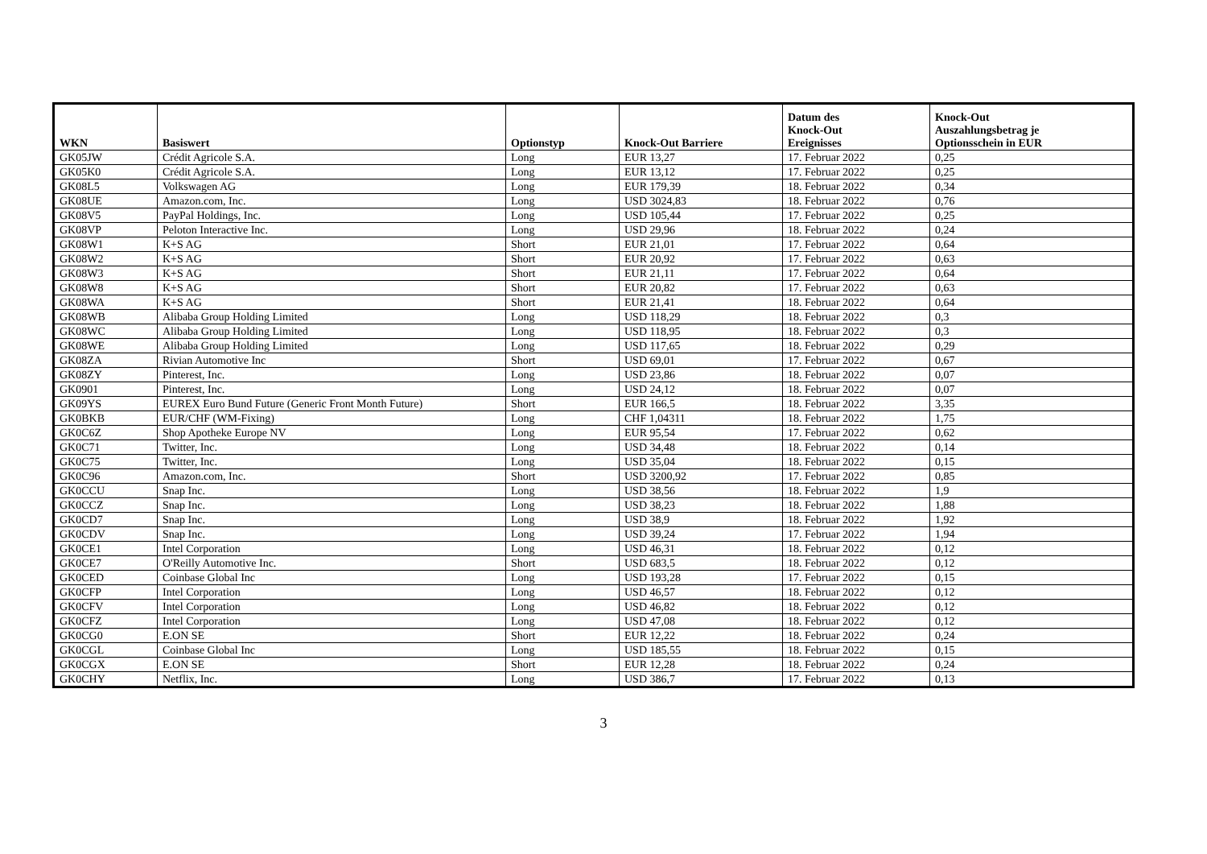| WKN | Basiswert | Optionstyp | Knock-Out Barriere | Datum des Knock-Out Ereignisses | Knock-Out Auszahlungsbetrag je Optionsschein in EUR |
| --- | --- | --- | --- | --- | --- |
| GK05JW | Crédit Agricole S.A. | Long | EUR 13,27 | 17. Februar 2022 | 0,25 |
| GK05K0 | Crédit Agricole S.A. | Long | EUR 13,12 | 17. Februar 2022 | 0,25 |
| GK08L5 | Volkswagen AG | Long | EUR 179,39 | 18. Februar 2022 | 0,34 |
| GK08UE | Amazon.com, Inc. | Long | USD 3024,83 | 18. Februar 2022 | 0,76 |
| GK08V5 | PayPal Holdings, Inc. | Long | USD 105,44 | 17. Februar 2022 | 0,25 |
| GK08VP | Peloton Interactive Inc. | Long | USD 29,96 | 18. Februar 2022 | 0,24 |
| GK08W1 | K+S AG | Short | EUR 21,01 | 17. Februar 2022 | 0,64 |
| GK08W2 | K+S AG | Short | EUR 20,92 | 17. Februar 2022 | 0,63 |
| GK08W3 | K+S AG | Short | EUR 21,11 | 17. Februar 2022 | 0,64 |
| GK08W8 | K+S AG | Short | EUR 20,82 | 17. Februar 2022 | 0,63 |
| GK08WA | K+S AG | Short | EUR 21,41 | 18. Februar 2022 | 0,64 |
| GK08WB | Alibaba Group Holding Limited | Long | USD 118,29 | 18. Februar 2022 | 0,3 |
| GK08WC | Alibaba Group Holding Limited | Long | USD 118,95 | 18. Februar 2022 | 0,3 |
| GK08WE | Alibaba Group Holding Limited | Long | USD 117,65 | 18. Februar 2022 | 0,29 |
| GK08ZA | Rivian Automotive Inc | Short | USD 69,01 | 17. Februar 2022 | 0,67 |
| GK08ZY | Pinterest, Inc. | Long | USD 23,86 | 18. Februar 2022 | 0,07 |
| GK0901 | Pinterest, Inc. | Long | USD 24,12 | 18. Februar 2022 | 0,07 |
| GK09YS | EUREX Euro Bund Future (Generic Front Month Future) | Short | EUR 166,5 | 18. Februar 2022 | 3,35 |
| GK0BKB | EUR/CHF (WM-Fixing) | Long | CHF 1,04311 | 18. Februar 2022 | 1,75 |
| GK0C6Z | Shop Apotheke Europe NV | Long | EUR 95,54 | 17. Februar 2022 | 0,62 |
| GK0C71 | Twitter, Inc. | Long | USD 34,48 | 18. Februar 2022 | 0,14 |
| GK0C75 | Twitter, Inc. | Long | USD 35,04 | 18. Februar 2022 | 0,15 |
| GK0C96 | Amazon.com, Inc. | Short | USD 3200,92 | 17. Februar 2022 | 0,85 |
| GK0CCU | Snap Inc. | Long | USD 38,56 | 18. Februar 2022 | 1,9 |
| GK0CCZ | Snap Inc. | Long | USD 38,23 | 18. Februar 2022 | 1,88 |
| GK0CD7 | Snap Inc. | Long | USD 38,9 | 18. Februar 2022 | 1,92 |
| GK0CDV | Snap Inc. | Long | USD 39,24 | 17. Februar 2022 | 1,94 |
| GK0CE1 | Intel Corporation | Long | USD 46,31 | 18. Februar 2022 | 0,12 |
| GK0CE7 | O'Reilly Automotive Inc. | Short | USD 683,5 | 18. Februar 2022 | 0,12 |
| GK0CED | Coinbase Global Inc | Long | USD 193,28 | 17. Februar 2022 | 0,15 |
| GK0CFP | Intel Corporation | Long | USD 46,57 | 18. Februar 2022 | 0,12 |
| GK0CFV | Intel Corporation | Long | USD 46,82 | 18. Februar 2022 | 0,12 |
| GK0CFZ | Intel Corporation | Long | USD 47,08 | 18. Februar 2022 | 0,12 |
| GK0CG0 | E.ON SE | Short | EUR 12,22 | 18. Februar 2022 | 0,24 |
| GK0CGL | Coinbase Global Inc | Long | USD 185,55 | 18. Februar 2022 | 0,15 |
| GK0CGX | E.ON SE | Short | EUR 12,28 | 18. Februar 2022 | 0,24 |
| GK0CHY | Netflix, Inc. | Long | USD 386,7 | 17. Februar 2022 | 0,13 |
3